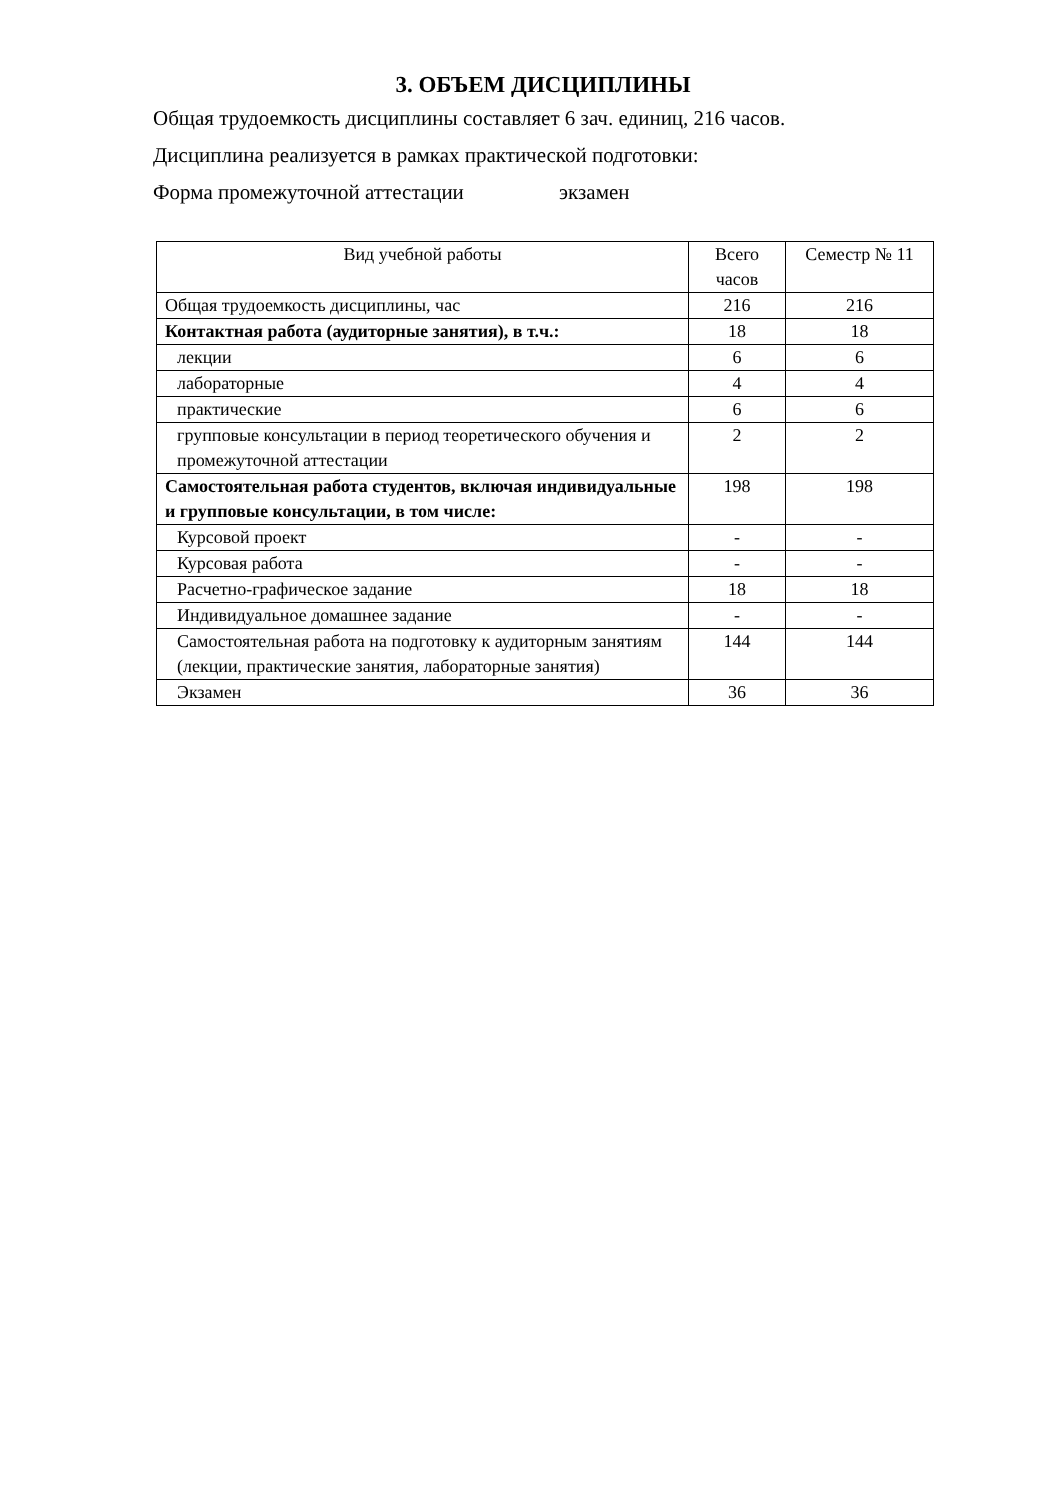3. ОБЪЕМ ДИСЦИПЛИНЫ
Общая трудоемкость дисциплины составляет 6 зач. единиц, 216 часов.
Дисциплина реализуется в рамках практической подготовки:
Форма промежуточной аттестации экзамен
| Вид учебной работы | Всего часов | Семестр № 11 |
| --- | --- | --- |
| Общая трудоемкость дисциплины, час | 216 | 216 |
| Контактная работа (аудиторные занятия), в т.ч.: | 18 | 18 |
| лекции | 6 | 6 |
| лабораторные | 4 | 4 |
| практические | 6 | 6 |
| групповые консультации в период теоретического обучения и промежуточной аттестации | 2 | 2 |
| Самостоятельная работа студентов, включая индивидуальные и групповые консультации, в том числе: | 198 | 198 |
| Курсовой проект | - | - |
| Курсовая работа | - | - |
| Расчетно-графическое задание | 18 | 18 |
| Индивидуальное домашнее задание | - | - |
| Самостоятельная работа на подготовку к аудиторным занятиям (лекции, практические занятия, лабораторные занятия) | 144 | 144 |
| Экзамен | 36 | 36 |